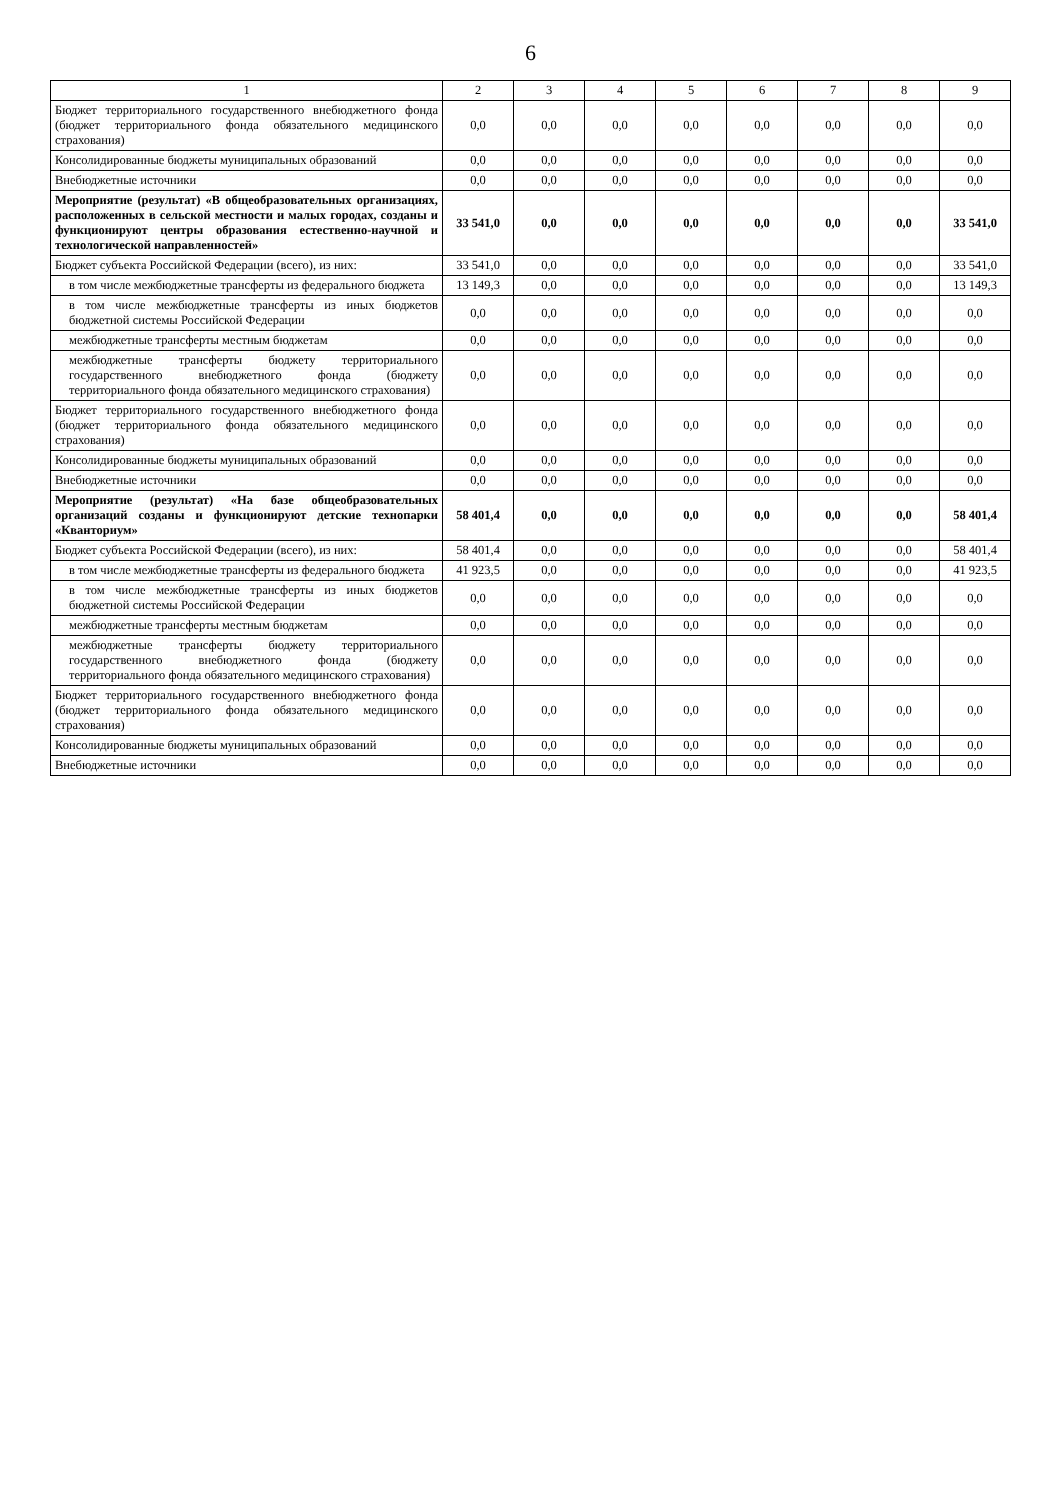6
| 1 | 2 | 3 | 4 | 5 | 6 | 7 | 8 | 9 |
| --- | --- | --- | --- | --- | --- | --- | --- | --- |
| Бюджет территориального государственного внебюджетного фонда (бюджет территориального фонда обязательного медицинского страхования) | 0,0 | 0,0 | 0,0 | 0,0 | 0,0 | 0,0 | 0,0 | 0,0 |
| Консолидированные бюджеты муниципальных образований | 0,0 | 0,0 | 0,0 | 0,0 | 0,0 | 0,0 | 0,0 | 0,0 |
| Внебюджетные источники | 0,0 | 0,0 | 0,0 | 0,0 | 0,0 | 0,0 | 0,0 | 0,0 |
| Мероприятие (результат) «В общеобразовательных организациях, расположенных в сельской местности и малых городах, созданы и функционируют центры образования естественно-научной и технологической направленностей» | 33 541,0 | 0,0 | 0,0 | 0,0 | 0,0 | 0,0 | 0,0 | 33 541,0 |
| Бюджет субъекта Российской Федерации (всего), из них: | 33 541,0 | 0,0 | 0,0 | 0,0 | 0,0 | 0,0 | 0,0 | 33 541,0 |
| в том числе межбюджетные трансферты из федерального бюджета | 13 149,3 | 0,0 | 0,0 | 0,0 | 0,0 | 0,0 | 0,0 | 13 149,3 |
| в том числе межбюджетные трансферты из иных бюджетов бюджетной системы Российской Федерации | 0,0 | 0,0 | 0,0 | 0,0 | 0,0 | 0,0 | 0,0 | 0,0 |
| межбюджетные трансферты местным бюджетам | 0,0 | 0,0 | 0,0 | 0,0 | 0,0 | 0,0 | 0,0 | 0,0 |
| межбюджетные трансферты бюджету территориального государственного внебюджетного фонда (бюджету территориального фонда обязательного медицинского страхования) | 0,0 | 0,0 | 0,0 | 0,0 | 0,0 | 0,0 | 0,0 | 0,0 |
| Бюджет территориального государственного внебюджетного фонда (бюджет территориального фонда обязательного медицинского страхования) | 0,0 | 0,0 | 0,0 | 0,0 | 0,0 | 0,0 | 0,0 | 0,0 |
| Консолидированные бюджеты муниципальных образований | 0,0 | 0,0 | 0,0 | 0,0 | 0,0 | 0,0 | 0,0 | 0,0 |
| Внебюджетные источники | 0,0 | 0,0 | 0,0 | 0,0 | 0,0 | 0,0 | 0,0 | 0,0 |
| Мероприятие (результат) «На базе общеобразовательных организаций созданы и функционируют детские технопарки «Кванториум» | 58 401,4 | 0,0 | 0,0 | 0,0 | 0,0 | 0,0 | 0,0 | 58 401,4 |
| Бюджет субъекта Российской Федерации (всего), из них: | 58 401,4 | 0,0 | 0,0 | 0,0 | 0,0 | 0,0 | 0,0 | 58 401,4 |
| в том числе межбюджетные трансферты из федерального бюджета | 41 923,5 | 0,0 | 0,0 | 0,0 | 0,0 | 0,0 | 0,0 | 41 923,5 |
| в том числе межбюджетные трансферты из иных бюджетов бюджетной системы Российской Федерации | 0,0 | 0,0 | 0,0 | 0,0 | 0,0 | 0,0 | 0,0 | 0,0 |
| межбюджетные трансферты местным бюджетам | 0,0 | 0,0 | 0,0 | 0,0 | 0,0 | 0,0 | 0,0 | 0,0 |
| межбюджетные трансферты бюджету территориального государственного внебюджетного фонда (бюджету территориального фонда обязательного медицинского страхования) | 0,0 | 0,0 | 0,0 | 0,0 | 0,0 | 0,0 | 0,0 | 0,0 |
| Бюджет территориального государственного внебюджетного фонда (бюджет территориального фонда обязательного медицинского страхования) | 0,0 | 0,0 | 0,0 | 0,0 | 0,0 | 0,0 | 0,0 | 0,0 |
| Консолидированные бюджеты муниципальных образований | 0,0 | 0,0 | 0,0 | 0,0 | 0,0 | 0,0 | 0,0 | 0,0 |
| Внебюджетные источники | 0,0 | 0,0 | 0,0 | 0,0 | 0,0 | 0,0 | 0,0 | 0,0 |